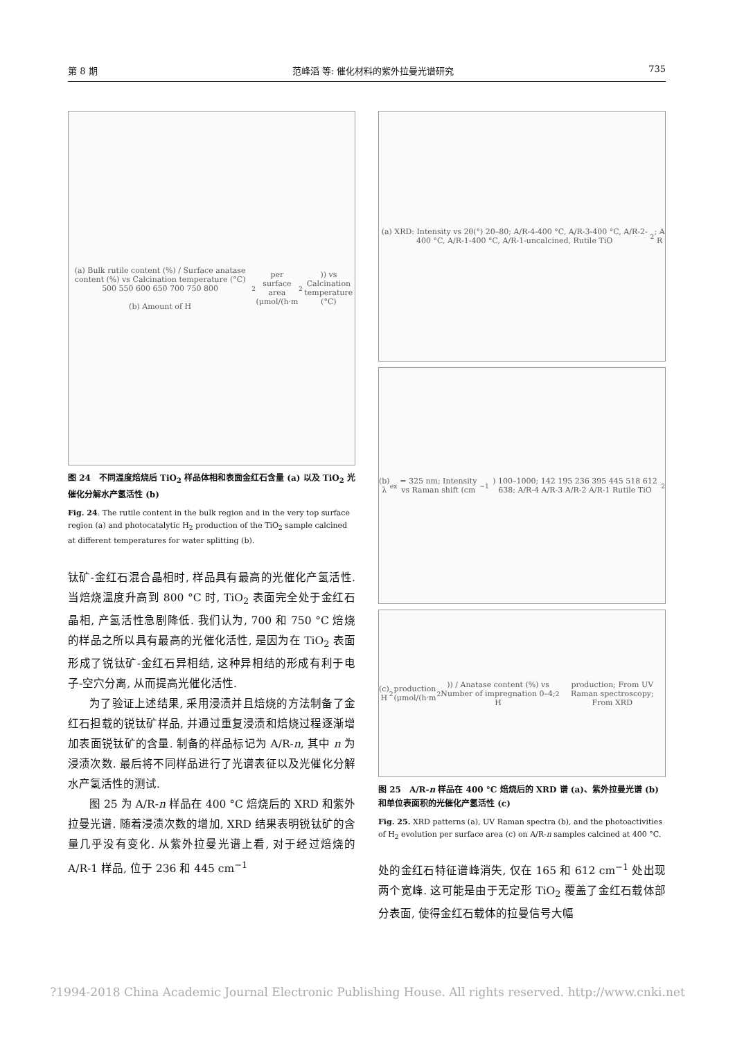第 8 期 范峰滔 等: 催化材料的紫外拉曼光谱研究 735
(a) Bulk rutile content (%) / Surface anatase content (%) vs Calcination temperature (°C) 500 550 600 650 700 750 800
(b) Amount of H<sub>2</sub> per surface area (μmol/(h·m<sup>2</sup>)) vs Calcination temperature (°C)
图 24　不同温度焙烧后 TiO<sub>2</sub> 样品体相和表面金红石含量 (a) 以及 TiO<sub>2</sub> 光催化分解水产氢活性 (b)
Fig. 24. The rutile content in the bulk region and in the very top surface region (a) and photocatalytic H<sub>2</sub> production of the TiO<sub>2</sub> sample calcined at different temperatures for water splitting (b).
钛矿-金红石混合晶相时, 样品具有最高的光催化产氢活性. 当焙烧温度升高到 800 °C 时, TiO<sub>2</sub> 表面完全处于金红石晶相, 产氢活性急剧降低. 我们认为, 700 和 750 °C 焙烧的样品之所以具有最高的光催化活性, 是因为在 TiO<sub>2</sub> 表面形成了锐钛矿-金红石异相结, 这种异相结的形成有利于电子-空穴分离, 从而提高光催化活性.
为了验证上述结果, 采用浸渍并且焙烧的方法制备了金红石担载的锐钛矿样品, 并通过重复浸渍和焙烧过程逐渐增加表面锐钛矿的含量. 制备的样品标记为 A/R-n, 其中 n 为浸渍次数. 最后将不同样品进行了光谱表征以及光催化分解水产氢活性的测试.
图 25 为 A/R-n 样品在 400 °C 焙烧后的 XRD 和紫外拉曼光谱. 随着浸渍次数的增加, XRD 结果表明锐钛矿的含量几乎没有变化. 从紫外拉曼光谱上看, 对于经过焙烧的 A/R-1 样品, 位于 236 和 445 cm<sup>−1</sup>
(a) XRD: Intensity vs 2θ(°) 20–80; A/R-4-400 °C, A/R-3-400 °C, A/R-2-400 °C, A/R-1-400 °C, A/R-1-uncalcined, Rutile TiO<sub>2</sub>; A R
(b) λ<sub>ex</sub> = 325 nm; Intensity vs Raman shift (cm<sup>−1</sup>) 100–1000; 142 195 236 395 445 518 612 638; A/R-4 A/R-3 A/R-2 A/R-1 Rutile TiO<sub>2</sub>
(c) H<sub>2</sub> production (μmol/(h·m<sup>2</sup>)) / Anatase content (%) vs Number of impregnation 0–4; H<sub>2</sub> production; From UV Raman spectroscopy; From XRD
图 25　A/R-n 样品在 400 °C 焙烧后的 XRD 谱 (a)、紫外拉曼光谱 (b) 和单位表面积的光催化产氢活性 (c)
Fig. 25. XRD patterns (a), UV Raman spectra (b), and the photoactivities of H<sub>2</sub> evolution per surface area (c) on A/R-n samples calcined at 400 °C.
处的金红石特征谱峰消失, 仅在 165 和 612 cm<sup>−1</sup> 处出现两个宽峰. 这可能是由于无定形 TiO<sub>2</sub> 覆盖了金红石载体部分表面, 使得金红石载体的拉曼信号大幅
?1994-2018 China Academic Journal Electronic Publishing House. All rights reserved. http://www.cnki.net